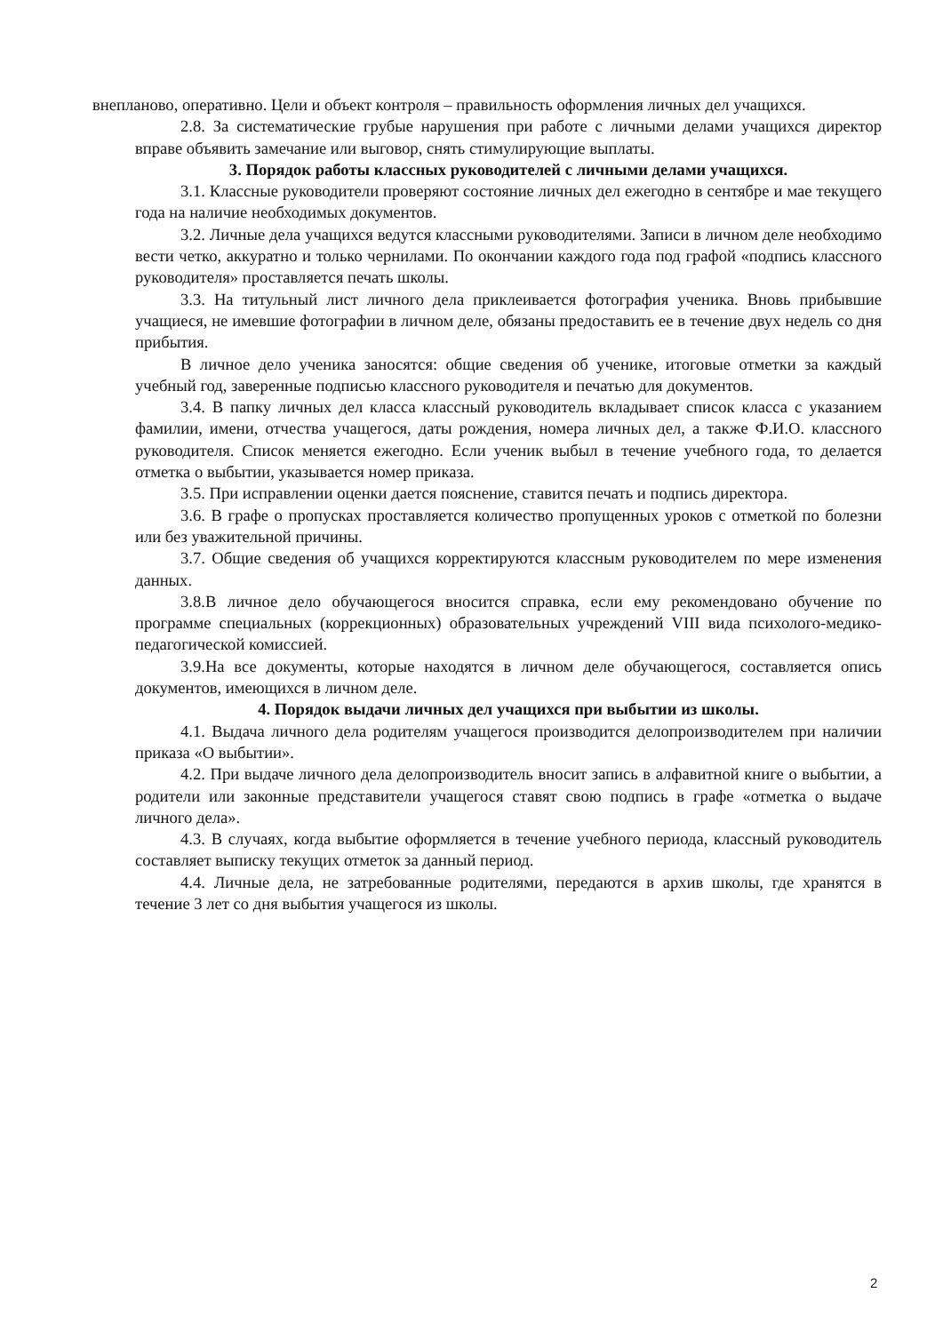внепланово, оперативно. Цели и объект контроля – правильность оформления личных дел учащихся.
2.8. За систематические грубые нарушения при работе с личными делами учащихся директор вправе объявить замечание или выговор, снять стимулирующие выплаты.
3. Порядок работы классных руководителей с личными делами учащихся.
3.1. Классные руководители проверяют состояние личных дел ежегодно в сентябре и мае текущего года на наличие необходимых документов.
3.2. Личные дела учащихся ведутся классными руководителями. Записи в личном деле необходимо вести четко, аккуратно и только чернилами. По окончании каждого года под графой «подпись классного руководителя» проставляется печать школы.
3.3. На титульный лист личного дела приклеивается фотография ученика. Вновь прибывшие учащиеся, не имевшие фотографии в личном деле, обязаны предоставить ее в течение двух недель со дня прибытия.
В личное дело ученика заносятся: общие сведения об ученике, итоговые отметки за каждый учебный год, заверенные подписью классного руководителя и печатью для документов.
3.4. В папку личных дел класса классный руководитель вкладывает список класса с указанием фамилии, имени, отчества учащегося, даты рождения, номера личных дел, а также Ф.И.О. классного руководителя. Список меняется ежегодно. Если ученик выбыл в течение учебного года, то делается отметка о выбытии, указывается номер приказа.
3.5. При исправлении оценки дается пояснение, ставится печать и подпись директора.
3.6. В графе о пропусках проставляется количество пропущенных уроков с отметкой по болезни или без уважительной причины.
3.7. Общие сведения об учащихся корректируются классным руководителем по мере изменения данных.
3.8.В личное дело обучающегося вносится справка, если ему рекомендовано обучение по программе специальных (коррекционных) образовательных учреждений VIII вида психолого-медико-педагогической комиссией.
3.9.На все документы, которые находятся в личном деле обучающегося, составляется опись документов, имеющихся в личном деле.
4. Порядок выдачи личных дел учащихся при выбытии из школы.
4.1. Выдача личного дела родителям учащегося производится делопроизводителем при наличии приказа «О выбытии».
4.2. При выдаче личного дела делопроизводитель вносит запись в алфавитной книге о выбытии, а родители или законные представители учащегося ставят свою подпись в графе «отметка о выдаче личного дела».
4.3. В случаях, когда выбытие оформляется в течение учебного периода, классный руководитель составляет выписку текущих отметок за данный период.
4.4. Личные дела, не затребованные родителями, передаются в архив школы, где хранятся в течение 3 лет со дня выбытия учащегося из школы.
2